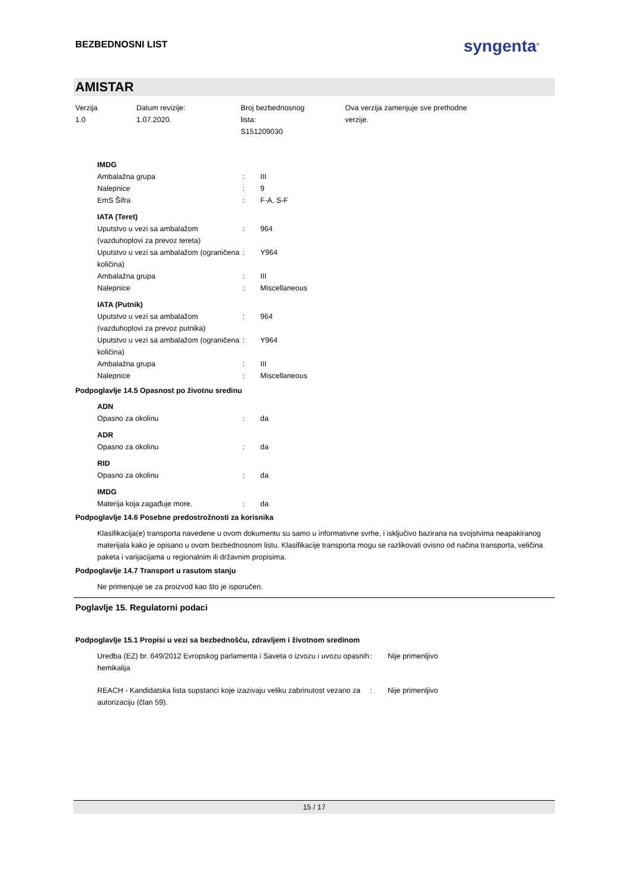BEZBEDNOSNI LIST
syngenta<sup>®</sup>
AMISTAR
Verzija
1.0
Datum revizije:
1.07.2020.
Broj bezbednosnog
lista:
S151209030
Ova verzija zamenjuje sve prethodne
verzije.
IMDG
| Ambalažna grupa | : | III |
| Nalepnice | : | 9 |
| EmS Šifra | : | F-A, S-F |
IATA (Teret)
| Uputstvo u vezi sa ambalažom (vazduhoplovi za prevoz tereta) | : | 964 |
| Uputstvo u vezi sa ambalažom (ograničena količina) | : | Y964 |
| Ambalažna grupa | : | III |
| Nalepnice | : | Miscellaneous |
IATA (Putnik)
| Uputstvo u vezi sa ambalažom (vazduhoplovi za prevoz putnika) | : | 964 |
| Uputstvo u vezi sa ambalažom (ograničena količina) | : | Y964 |
| Ambalažna grupa | : | III |
| Nalepnice | : | Miscellaneous |
Podpoglavlje 14.5 Opasnost po životnu sredinu
ADN
| Opasno za okolinu | : | da |
ADR
| Opasno za okolinu | : | da |
RID
| Opasno za okolinu | : | da |
IMDG
| Materija koja zagađuje more. | : | da |
Podpoglavlje 14.6 Posebne predostrožnosti za korisnika
Klasifikacija(e) transporta navedene u ovom dokumentu su samo u informativne svrhe, i isključivo bazirana na svojstvima neapakiranog materijala kako je opisano u ovom bezbednosnom listu. Klasifikacije transporta mogu se razlikovati ovisno od načina transporta, veličina paketa i varijacijama u regionalnim ili državnim propisima.
Podpoglavlje 14.7 Transport u rasutom stanju
Ne primenjuje se za proizvod kao što je isporučen.
Poglavlje 15. Regulatorni podaci
Podpoglavlje 15.1 Propisi u vezi sa bezbednošću, zdravljem i životnom sredinom
| Uredba (EZ) br. 649/2012 Evropskog parlamenta i Saveta o izvozu i uvozu opasnih hemikalija | : | Nije primenljivo |
| REACH - Kandidatska lista supstanci koje izazivaju veliku zabrinutost vezano za autorizaciju (član 59). | : | Nije primenljivo |
15 / 17